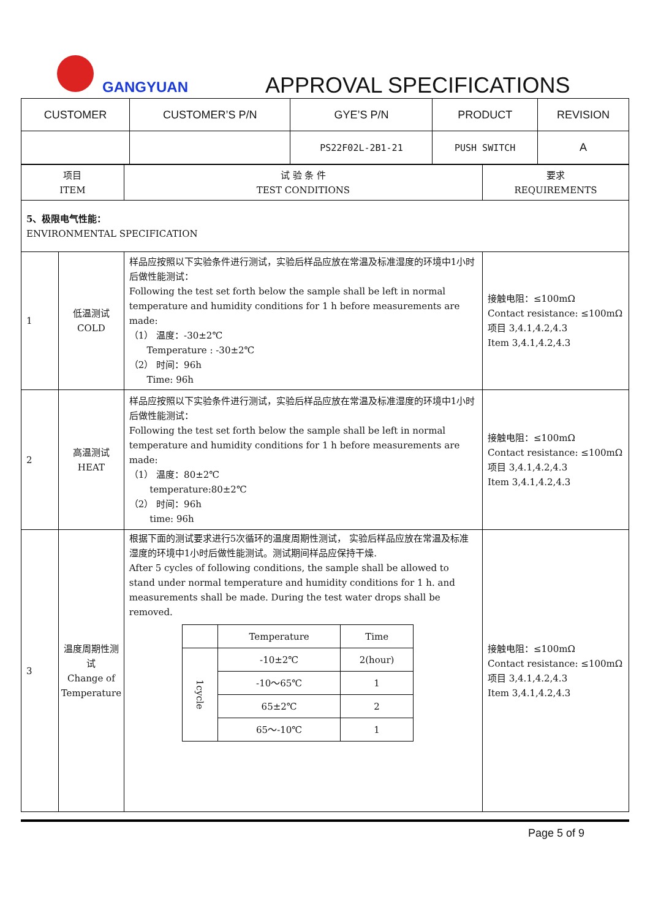GANGYUAN APPROVAL SPECIFICATIONS
| CUSTOMER | CUSTOMER’S P/N | GYE’S P/N | PRODUCT | REVISION |
| | | PS22F02L-2B1-21 | PUSH SWITCH | A |
| 项目 ITEM | | 试 验 条 件 TEST CONDITIONS | 要求 REQUIREMENTS |
| 5、极限电气性能： ENVIRONMENTAL SPECIFICATION | | | |
| 1 | 低温测试 COLD | 样品应按照以下实验条件进行测试，实验后样品应放在常温及标准湿度的环境中1小时后做性能测试： Following the test set forth below the sample shall be left in normal temperature and humidity conditions for 1 h before measurements are made: （1） 温度：-30±2℃ Temperature : -30±2℃ （2） 时间：96h Time: 96h | 接触电阻：≤100mΩ Contact resistance: ≤100mΩ 项目 3,4.1,4.2,4.3 Item 3,4.1,4.2,4.3 |
| 2 | 高温测试 HEAT | 样品应按照以下实验条件进行测试，实验后样品应放在常温及标准湿度的环境中1小时后做性能测试： Following the test set forth below the sample shall be left in normal temperature and humidity conditions for 1 h before measurements are made: （1） 温度：80±2℃ temperature:80±2℃ （2） 时间：96h time: 96h | 接触电阻：≤100mΩ Contact resistance: ≤100mΩ 项目 3,4.1,4.2,4.3 Item 3,4.1,4.2,4.3 |
| 3 | 温度周期性测试 Change of Temperature | 根据下面的测试要求进行5次循环的温度周期性测试， 实验后样品应放在常温及标准湿度的环境中1小时后做性能测试。测试期间样品应保持干燥. After 5 cycles of following conditions, the sample shall be allowed to stand under normal temperature and humidity conditions for 1 h. and measurements shall be made. During the test water drops shall be removed. / / Temperature / Time / / 1cycle / -10±2℃ / 2(hour) / / / -10～65℃ / 1 / / / 65±2℃ / 2 / / / 65～-10℃ / 1 / | 接触电阻：≤100mΩ Contact resistance: ≤100mΩ 项目 3,4.1,4.2,4.3 Item 3,4.1,4.2,4.3 |
Page 5 of 9